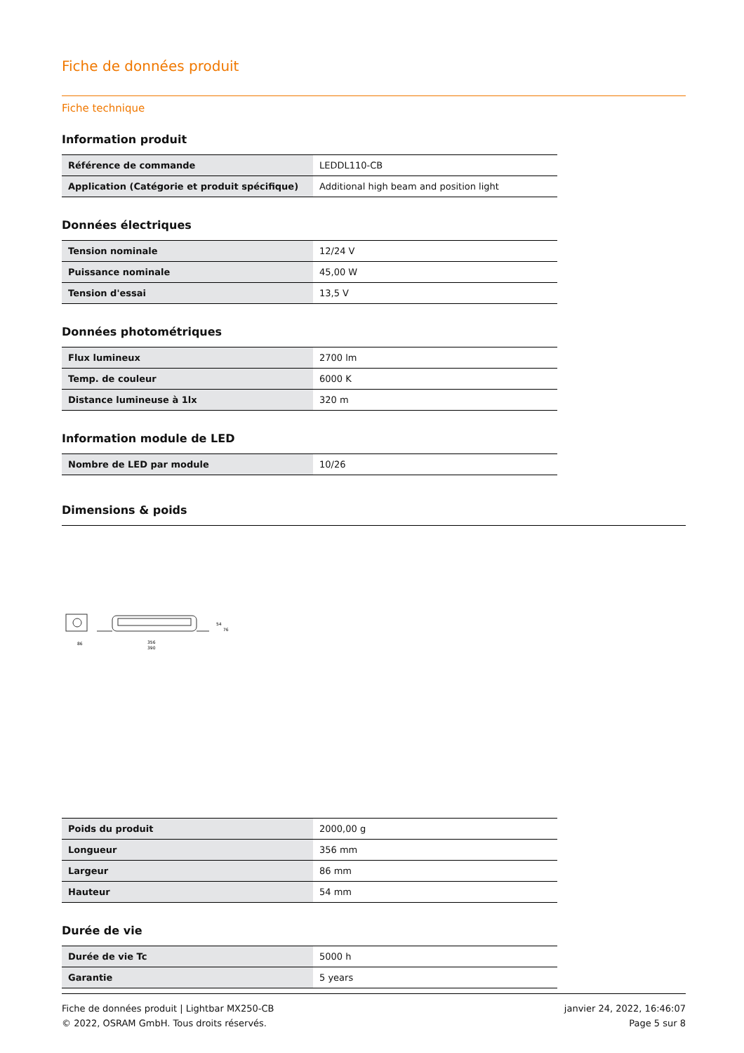Fiche de données produit
Fiche technique
Information produit
| Référence de commande | LEDDL110-CB |
| Application (Catégorie et produit spécifique) | Additional high beam and position light |
Données électriques
| Tension nominale | 12/24 V |
| Puissance nominale | 45,00 W |
| Tension d'essai | 13,5 V |
Données photométriques
| Flux lumineux | 2700 lm |
| Temp. de couleur | 6000 K |
| Distance lumineuse à 1lx | 320 m |
Information module de LED
| Nombre de LED par module | 10/26 |
Dimensions & poids
86
356
390
54
76
| Poids du produit | 2000,00 g |
| Longueur | 356 mm |
| Largeur | 86 mm |
| Hauteur | 54 mm |
Durée de vie
| Durée de vie Tc | 5000 h |
| Garantie | 5 years |
Fiche de données produit | Lightbar MX250-CB
© 2022, OSRAM GmbH. Tous droits réservés.
janvier 24, 2022, 16:46:07
Page 5 sur 8